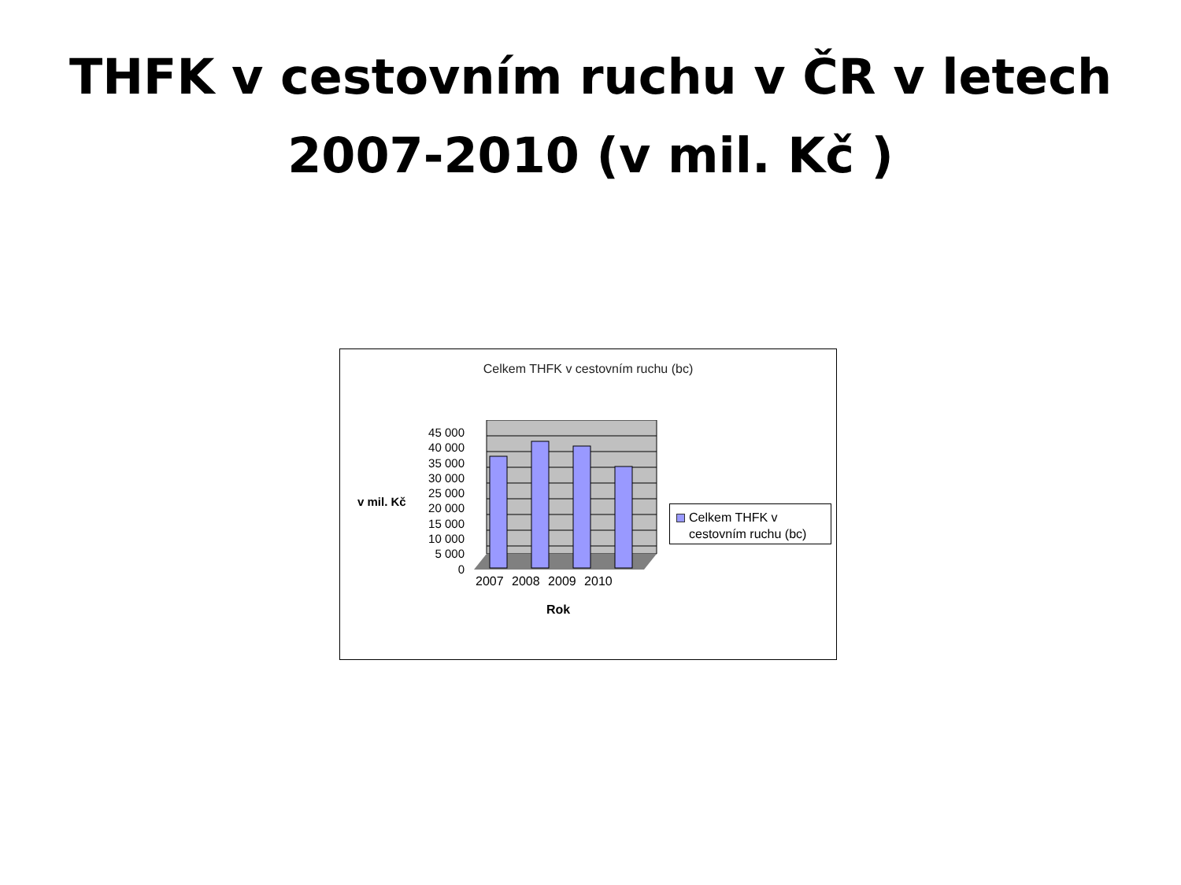THFK v cestovním ruchu v ČR v letech
2007-2010 (v mil. Kč )
Celkem THFK v cestovním ruchu (bc)
v mil. Kč
45 000
40 000
35 000
30 000
25 000
20 000
15 000
10 000
5 000
0
2007 2008 2009 2010
Rok
Celkem THFK v
cestovním ruchu (bc)